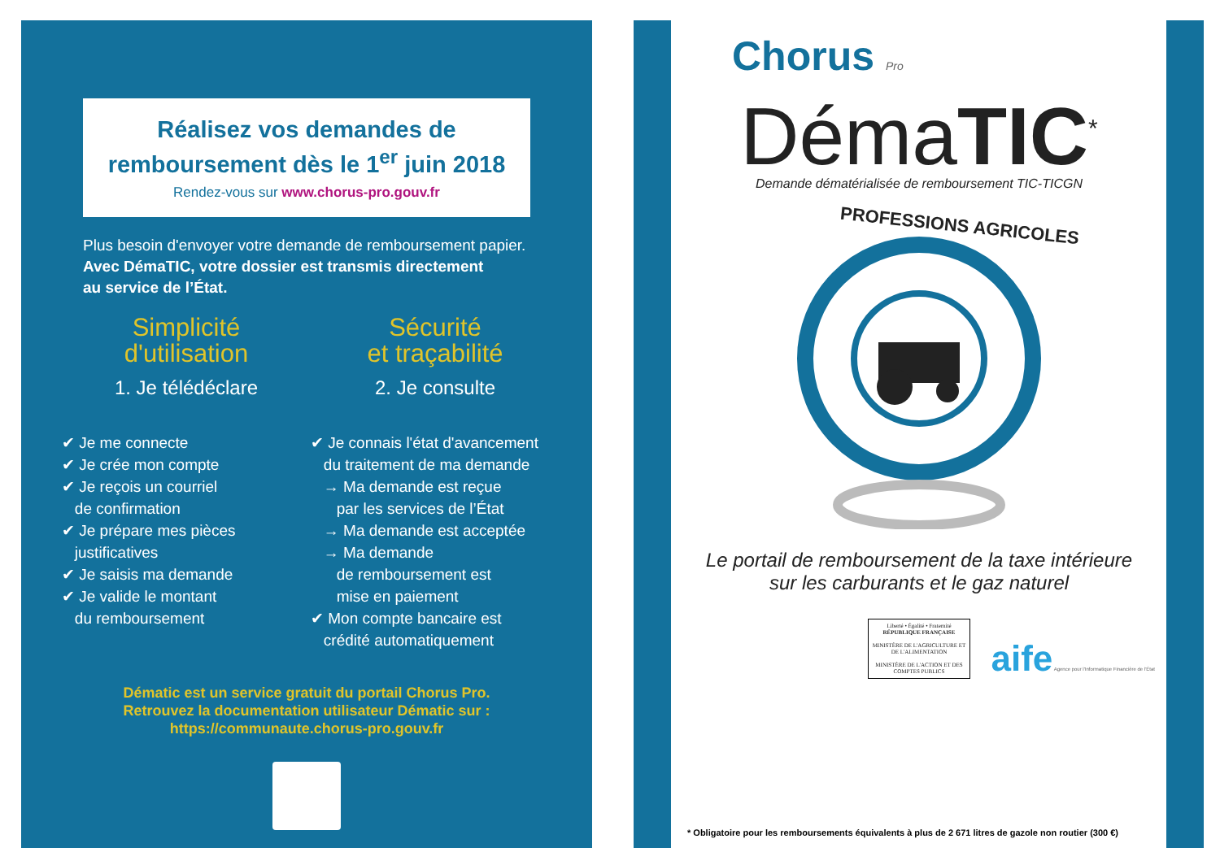Réalisez vos demandes de remboursement dès le 1<sup>er</sup> juin 2018
Rendez-vous sur www.chorus-pro.gouv.fr
Plus besoin d'envoyer votre demande de remboursement papier.
Avec DémaTIC, votre dossier est transmis directement
au service de l’État.
Simplicité
d'utilisation
1. Je télédéclare
✔ Je me connecte
✔ Je crée mon compte
✔ Je reçois un courriel
de confirmation
✔ Je prépare mes pièces
justificatives
✔ Je saisis ma demande
✔ Je valide le montant
du remboursement
Sécurité
et traçabilité
2. Je consulte
✔ Je connais l'état d'avancement
du traitement de ma demande
→ Ma demande est reçue
par les services de l’État
→ Ma demande est acceptée
→ Ma demande
de remboursement est
mise en paiement
✔ Mon compte bancaire est
crédité automatiquement
Dématic est un service gratuit du portail Chorus Pro.
Retrouvez la documentation utilisateur Dématic sur :
https://communaute.chorus-pro.gouv.fr
Chorus Pro
DémaTIC<sup>*</sup>
Demande dématérialisée de remboursement TIC-TICGN
PROFESSIONS AGRICOLES
Le portail de remboursement de la taxe intérieure
sur les carburants et le gaz naturel
Liberté • Égalité • Fraternité
RÉPUBLIQUE FRANÇAISE
MINISTÈRE DE L'AGRICULTURE ET DE L'ALIMENTATION
MINISTÈRE DE L'ACTION ET DES COMPTES PUBLICS
aife Agence pour l'Informatique Financière de l'État
* Obligatoire pour les remboursements équivalents à plus de 2 671 litres de gazole non routier (300 €)